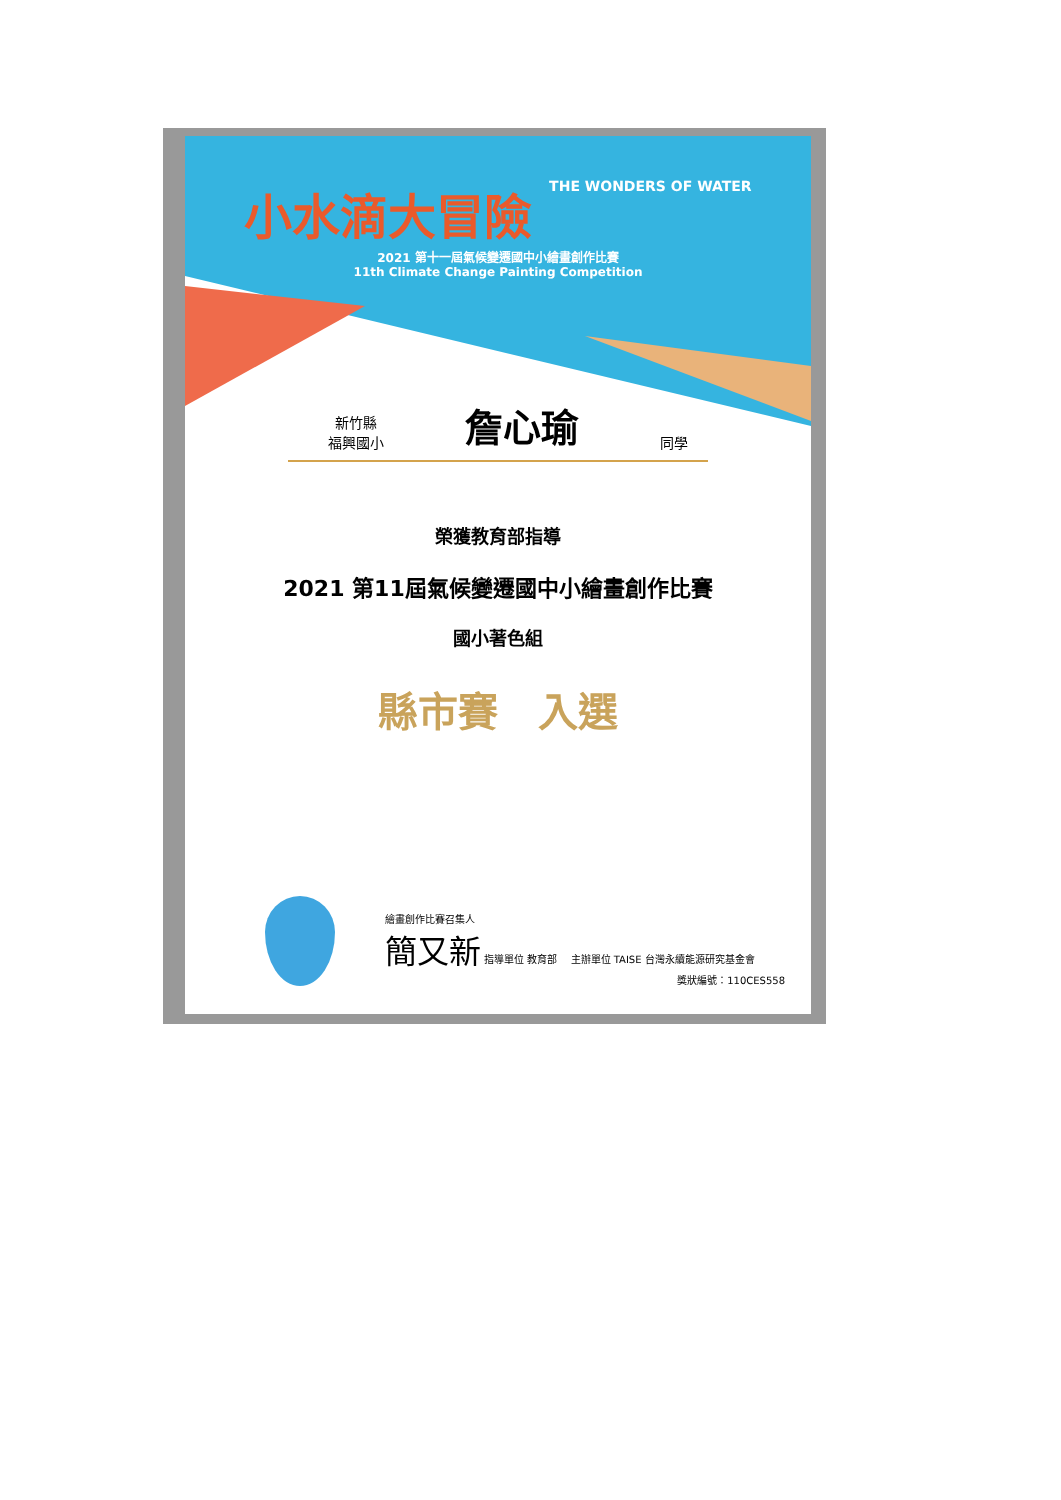小水滴大冒險 THE WONDERS OF WATER
2021 第十一屆氣候變遷國中小繪畫創作比賽
11th Climate Change Painting Competition
新竹縣
福興國小 詹心瑜 同學
榮獲教育部指導
2021 第11屆氣候變遷國中小繪畫創作比賽
國小著色組
縣市賽　入選
繪畫創作比賽召集人
簡又新 指導單位 教育部 　主辦單位 TAISE 台灣永續能源研究基金會
獎狀編號：110CES558